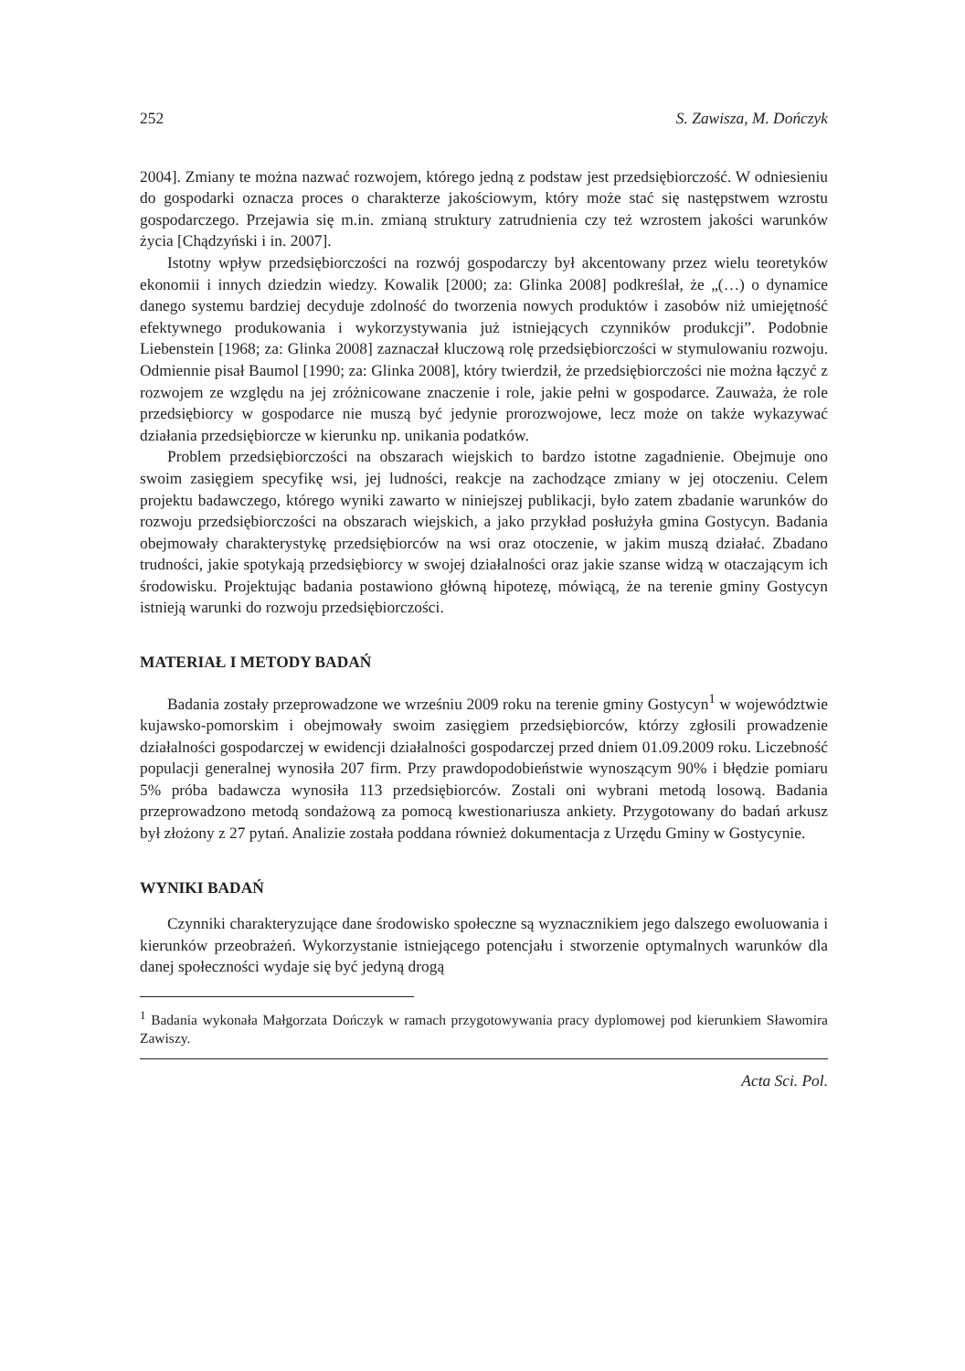252 S. Zawisza, M. Dończyk
2004]. Zmiany te można nazwać rozwojem, którego jedną z podstaw jest przedsiębiorczość. W odniesieniu do gospodarki oznacza proces o charakterze jakościowym, który może stać się następstwem wzrostu gospodarczego. Przejawia się m.in. zmianą struktury zatrudnienia czy też wzrostem jakości warunków życia [Chądzyński i in. 2007].
Istotny wpływ przedsiębiorczości na rozwój gospodarczy był akcentowany przez wielu teoretyków ekonomii i innych dziedzin wiedzy. Kowalik [2000; za: Glinka 2008] podkreślał, że „(…) o dynamice danego systemu bardziej decyduje zdolność do tworzenia nowych produktów i zasobów niż umiejętność efektywnego produkowania i wykorzystywania już istniejących czynników produkcji”. Podobnie Liebenstein [1968; za: Glinka 2008] zaznaczał kluczową rolę przedsiębiorczości w stymulowaniu rozwoju. Odmiennie pisał Baumol [1990; za: Glinka 2008], który twierdził, że przedsiębiorczości nie można łączyć z rozwojem ze względu na jej zróżnicowane znaczenie i role, jakie pełni w gospodarce. Zauważa, że role przedsiębiorcy w gospodarce nie muszą być jedynie prorozwojowe, lecz może on także wykazywać działania przedsiębiorcze w kierunku np. unikania podatków.
Problem przedsiębiorczości na obszarach wiejskich to bardzo istotne zagadnienie. Obejmuje ono swoim zasięgiem specyfikę wsi, jej ludności, reakcje na zachodzące zmiany w jej otoczeniu. Celem projektu badawczego, którego wyniki zawarto w niniejszej publikacji, było zatem zbadanie warunków do rozwoju przedsiębiorczości na obszarach wiejskich, a jako przykład posłużyła gmina Gostycyn. Badania obejmowały charakterystykę przedsiębiorców na wsi oraz otoczenie, w jakim muszą działać. Zbadano trudności, jakie spotykają przedsiębiorcy w swojej działalności oraz jakie szanse widzą w otaczającym ich środowisku. Projektując badania postawiono główną hipotezę, mówiącą, że na terenie gminy Gostycyn istnieją warunki do rozwoju przedsiębiorczości.
MATERIAŁ I METODY BADAŃ
Badania zostały przeprowadzone we wrześniu 2009 roku na terenie gminy Gostycyn<sup>1</sup> w województwie kujawsko-pomorskim i obejmowały swoim zasięgiem przedsiębiorców, którzy zgłosili prowadzenie działalności gospodarczej w ewidencji działalności gospodarczej przed dniem 01.09.2009 roku. Liczebność populacji generalnej wynosiła 207 firm. Przy prawdopodobieństwie wynoszącym 90% i błędzie pomiaru 5% próba badawcza wynosiła 113 przedsiębiorców. Zostali oni wybrani metodą losową. Badania przeprowadzono metodą sondażową za pomocą kwestionariusza ankiety. Przygotowany do badań arkusz był złożony z 27 pytań. Analizie została poddana również dokumentacja z Urzędu Gminy w Gostycynie.
WYNIKI BADAŃ
Czynniki charakteryzujące dane środowisko społeczne są wyznacznikiem jego dalszego ewoluowania i kierunków przeobrażeń. Wykorzystanie istniejącego potencjału i stworzenie optymalnych warunków dla danej społeczności wydaje się być jedyną drogą
<sup>1</sup> Badania wykonała Małgorzata Dończyk w ramach przygotowywania pracy dyplomowej pod kierunkiem Sławomira Zawiszy.
Acta Sci. Pol.